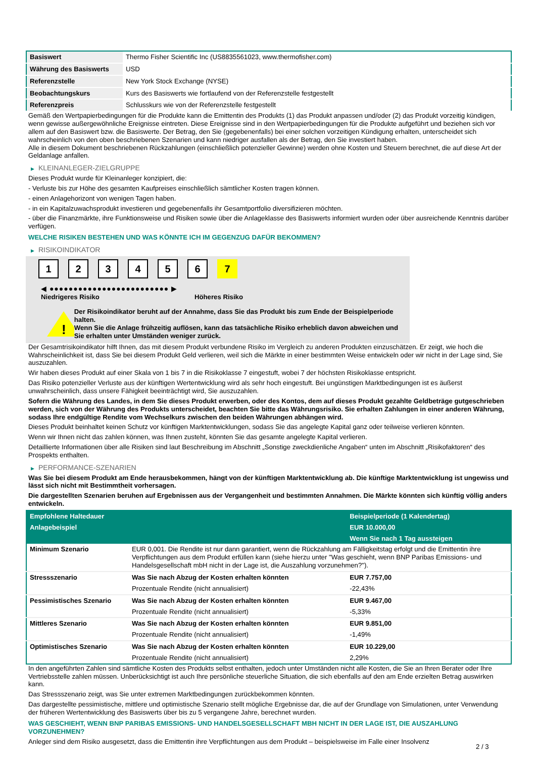| Basiswert | Thermo Fisher Scientific Inc (US8835561023, www.thermofisher.com) |
| Währung des Basiswerts | USD |
| Referenzstelle | New York Stock Exchange (NYSE) |
| Beobachtungskurs | Kurs des Basiswerts wie fortlaufend von der Referenzstelle festgestellt |
| Referenzpreis | Schlusskurs wie von der Referenzstelle festgestellt |
Gemäß den Wertpapierbedingungen für die Produkte kann die Emittentin des Produkts (1) das Produkt anpassen und/oder (2) das Produkt vorzeitig kündigen, wenn gewisse außergewöhnliche Ereignisse eintreten. Diese Ereignisse sind in den Wertpapierbedingungen für die Produkte aufgeführt und beziehen sich vor allem auf den Basiswert bzw. die Basiswerte. Der Betrag, den Sie (gegebenenfalls) bei einer solchen vorzeitigen Kündigung erhalten, unterscheidet sich wahrscheinlich von den oben beschriebenen Szenarien und kann niedriger ausfallen als der Betrag, den Sie investiert haben.
Alle in diesem Dokument beschriebenen Rückzahlungen (einschließlich potenzieller Gewinne) werden ohne Kosten und Steuern berechnet, die auf diese Art der Geldanlage anfallen.
▶ KLEINANLEGER-ZIELGRUPPE
Dieses Produkt wurde für Kleinanleger konzipiert, die:
- Verluste bis zur Höhe des gesamten Kaufpreises einschließlich sämtlicher Kosten tragen können.
- einen Anlagehorizont von wenigen Tagen haben.
- in ein Kapitalzuwachsprodukt investieren und gegebenenfalls ihr Gesamtportfolio diversifizieren möchten.
- über die Finanzmärkte, ihre Funktionsweise und Risiken sowie über die Anlageklasse des Basiswerts informiert wurden oder über ausreichende Kenntnis darüber verfügen.
WELCHE RISIKEN BESTEHEN UND WAS KÖNNTE ICH IM GEGENZUG DAFÜR BEKOMMEN?
▶ RISIKOINDIKATOR
1 2 3 4 5 6 7
◀ ●●●●●●●●●●●●●●●●●●●●●●●●● ▶
Niedrigeres Risiko Höheres Risiko
!
Der Risikoindikator beruht auf der Annahme, dass Sie das Produkt bis zum Ende der Beispielperiode halten.
Wenn Sie die Anlage frühzeitig auflösen, kann das tatsächliche Risiko erheblich davon abweichen und Sie erhalten unter Umständen weniger zurück.
Der Gesamtrisikoindikator hilft Ihnen, das mit diesem Produkt verbundene Risiko im Vergleich zu anderen Produkten einzuschätzen. Er zeigt, wie hoch die Wahrscheinlichkeit ist, dass Sie bei diesem Produkt Geld verlieren, weil sich die Märkte in einer bestimmten Weise entwickeln oder wir nicht in der Lage sind, Sie auszuzahlen.
Wir haben dieses Produkt auf einer Skala von 1 bis 7 in die Risikoklasse 7 eingestuft, wobei 7 der höchsten Risikoklasse entspricht.
Das Risiko potenzieller Verluste aus der künftigen Wertentwicklung wird als sehr hoch eingestuft. Bei ungünstigen Marktbedingungen ist es äußerst unwahrscheinlich, dass unsere Fähigkeit beeinträchtigt wird, Sie auszuzahlen.
Sofern die Währung des Landes, in dem Sie dieses Produkt erwerben, oder des Kontos, dem auf dieses Produkt gezahlte Geldbeträge gutgeschrieben werden, sich von der Währung des Produkts unterscheidet, beachten Sie bitte das Währungsrisiko. Sie erhalten Zahlungen in einer anderen Währung, sodass Ihre endgültige Rendite vom Wechselkurs zwischen den beiden Währungen abhängen wird.
Dieses Produkt beinhaltet keinen Schutz vor künftigen Marktentwicklungen, sodass Sie das angelegte Kapital ganz oder teilweise verlieren könnten.
Wenn wir Ihnen nicht das zahlen können, was Ihnen zusteht, könnten Sie das gesamte angelegte Kapital verlieren.
Detaillierte Informationen über alle Risiken sind laut Beschreibung im Abschnitt „Sonstige zweckdienliche Angaben“ unten im Abschnitt „Risikofaktoren“ des Prospekts enthalten.
▶ PERFORMANCE-SZENARIEN
Was Sie bei diesem Produkt am Ende herausbekommen, hängt von der künftigen Marktentwicklung ab. Die künftige Marktentwicklung ist ungewiss und lässt sich nicht mit Bestimmtheit vorhersagen.
Die dargestellten Szenarien beruhen auf Ergebnissen aus der Vergangenheit und bestimmten Annahmen. Die Märkte könnten sich künftig völlig anders entwickeln.
| Empfohlene Haltedauer | | Beispielperiode (1 Kalendertag) |
| Anlagebeispiel | | EUR 10.000,00 |
| | | Wenn Sie nach 1 Tag aussteigen |
| Minimum Szenario | EUR 0,001. Die Rendite ist nur dann garantiert, wenn die Rückzahlung am Fälligkeitstag erfolgt und die Emittentin ihre Verpflichtungen aus dem Produkt erfüllen kann (siehe hierzu unter "Was geschieht, wenn BNP Paribas Emissions- und Handelsgesellschaft mbH nicht in der Lage ist, die Auszahlung vorzunehmen?"). | |
| Stressszenario | Was Sie nach Abzug der Kosten erhalten könnten | EUR 7.757,00 |
| | Prozentuale Rendite (nicht annualisiert) | -22,43% |
| Pessimistisches Szenario | Was Sie nach Abzug der Kosten erhalten könnten | EUR 9.467,00 |
| | Prozentuale Rendite (nicht annualisiert) | -5,33% |
| Mittleres Szenario | Was Sie nach Abzug der Kosten erhalten könnten | EUR 9.851,00 |
| | Prozentuale Rendite (nicht annualisiert) | -1,49% |
| Optimistisches Szenario | Was Sie nach Abzug der Kosten erhalten könnten | EUR 10.229,00 |
| | Prozentuale Rendite (nicht annualisiert) | 2,29% |
In den angeführten Zahlen sind sämtliche Kosten des Produkts selbst enthalten, jedoch unter Umständen nicht alle Kosten, die Sie an Ihren Berater oder Ihre Vertriebsstelle zahlen müssen. Unberücksichtigt ist auch Ihre persönliche steuerliche Situation, die sich ebenfalls auf den am Ende erzielten Betrag auswirken kann.
Das Stressszenario zeigt, was Sie unter extremen Marktbedingungen zurückbekommen könnten.
Das dargestellte pessimistische, mittlere und optimistische Szenario stellt mögliche Ergebnisse dar, die auf der Grundlage von Simulationen, unter Verwendung der früheren Wertentwicklung des Basiswerts über bis zu 5 vergangene Jahre, berechnet wurden.
WAS GESCHIEHT, WENN BNP PARIBAS EMISSIONS- UND HANDELSGESELLSCHAFT MBH NICHT IN DER LAGE IST, DIE AUSZAHLUNG VORZUNEHMEN?
Anleger sind dem Risiko ausgesetzt, dass die Emittentin ihre Verpflichtungen aus dem Produkt – beispielsweise im Falle einer Insolvenz
2 / 3